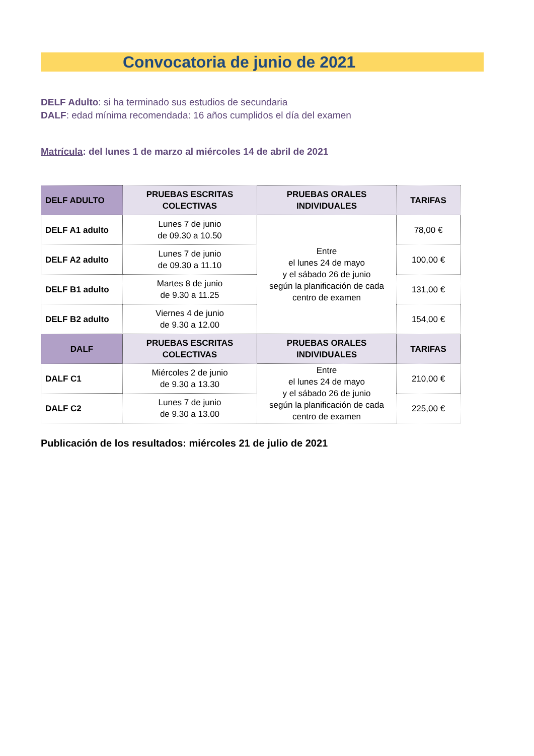Convocatoria de junio de 2021
DELF Adulto: si ha terminado sus estudios de secundaria
DALF: edad mínima recomendada: 16 años cumplidos el día del examen
Matrícula: del lunes 1 de marzo al miércoles 14 de abril de 2021
| DELF ADULTO | PRUEBAS ESCRITAS COLECTIVAS | PRUEBAS ORALES INDIVIDUALES | TARIFAS |
| --- | --- | --- | --- |
| DELF A1 adulto | Lunes 7 de junio de 09.30 a 10.50 | Entre el lunes 24 de mayo y el sábado 26 de junio según la planificación de cada centro de examen | 78,00 € |
| DELF A2 adulto | Lunes 7 de junio de 09.30 a 11.10 | | 100,00 € |
| DELF B1 adulto | Martes 8 de junio de 9.30 a 11.25 | | 131,00 € |
| DELF B2 adulto | Viernes 4 de junio de 9.30 a 12.00 | | 154,00 € |
| DALF | PRUEBAS ESCRITAS COLECTIVAS | PRUEBAS ORALES INDIVIDUALES | TARIFAS |
| DALF C1 | Miércoles 2 de junio de 9.30 a 13.30 | Entre el lunes 24 de mayo y el sábado 26 de junio según la planificación de cada centro de examen | 210,00 € |
| DALF C2 | Lunes 7 de junio de 9.30 a 13.00 | | 225,00 € |
Publicación de los resultados: miércoles 21 de julio de 2021